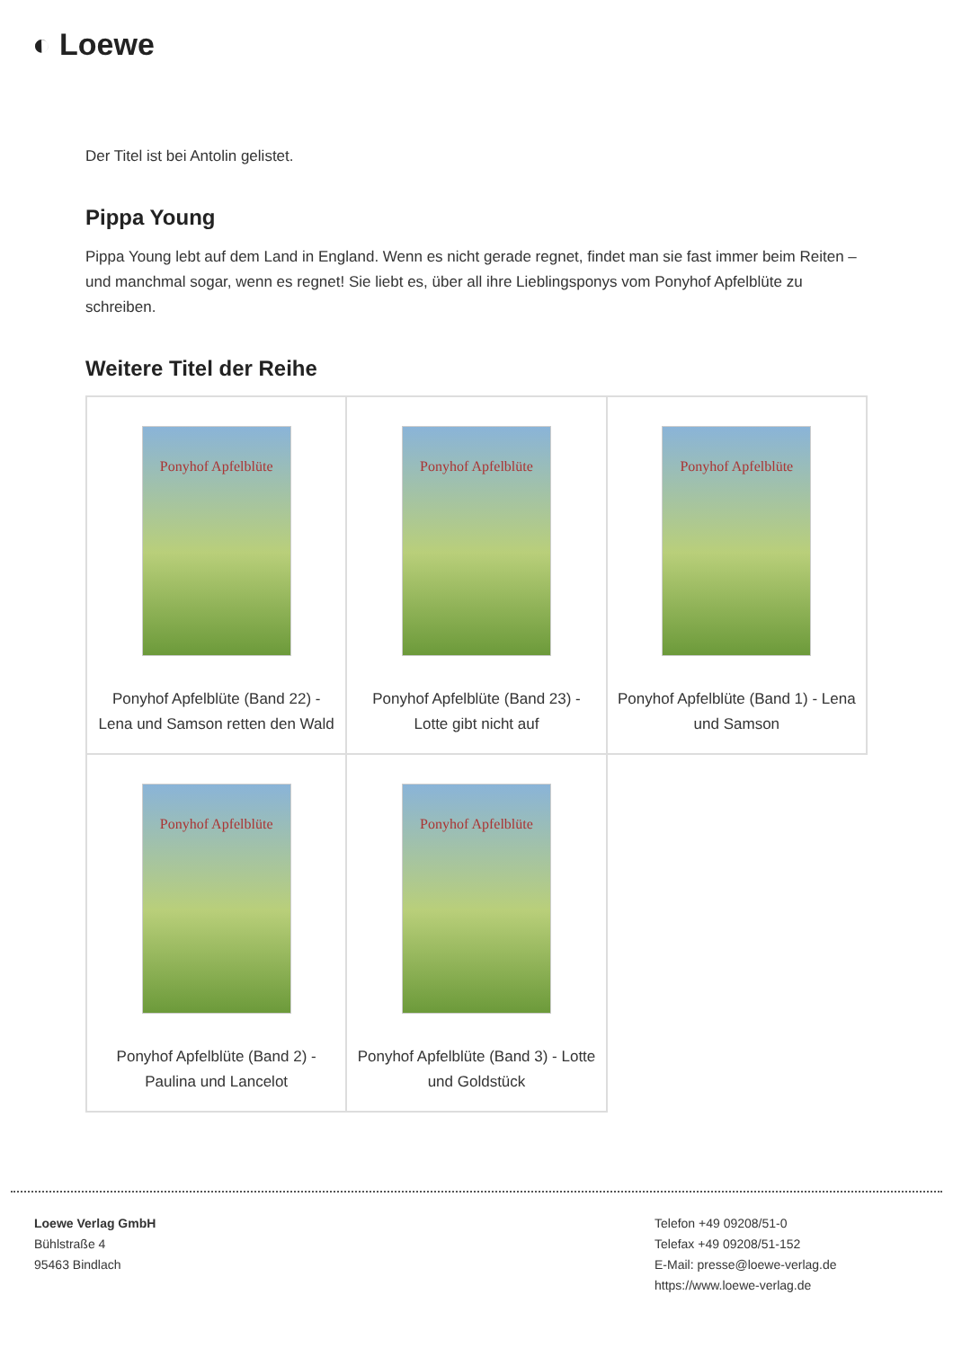◐ Loewe
Der Titel ist bei Antolin gelistet.
Pippa Young
Pippa Young lebt auf dem Land in England. Wenn es nicht gerade regnet, findet man sie fast immer beim Reiten – und manchmal sogar, wenn es regnet! Sie liebt es, über all ihre Lieblingsponys vom Ponyhof Apfelblüte zu schreiben.
Weitere Titel der Reihe
| Ponyhof Apfelblüte Ponyhof Apfelblüte (Band 22) - Lena und Samson retten den Wald | Ponyhof Apfelblüte Ponyhof Apfelblüte (Band 23) - Lotte gibt nicht auf | Ponyhof Apfelblüte Ponyhof Apfelblüte (Band 1) - Lena und Samson |
| Ponyhof Apfelblüte Ponyhof Apfelblüte (Band 2) - Paulina und Lancelot | Ponyhof Apfelblüte Ponyhof Apfelblüte (Band 3) - Lotte und Goldstück | |
Loewe Verlag GmbH
Bühlstraße 4
95463 Bindlach
Telefon +49 09208/51-0
Telefax +49 09208/51-152
E-Mail: presse@loewe-verlag.de
https://www.loewe-verlag.de